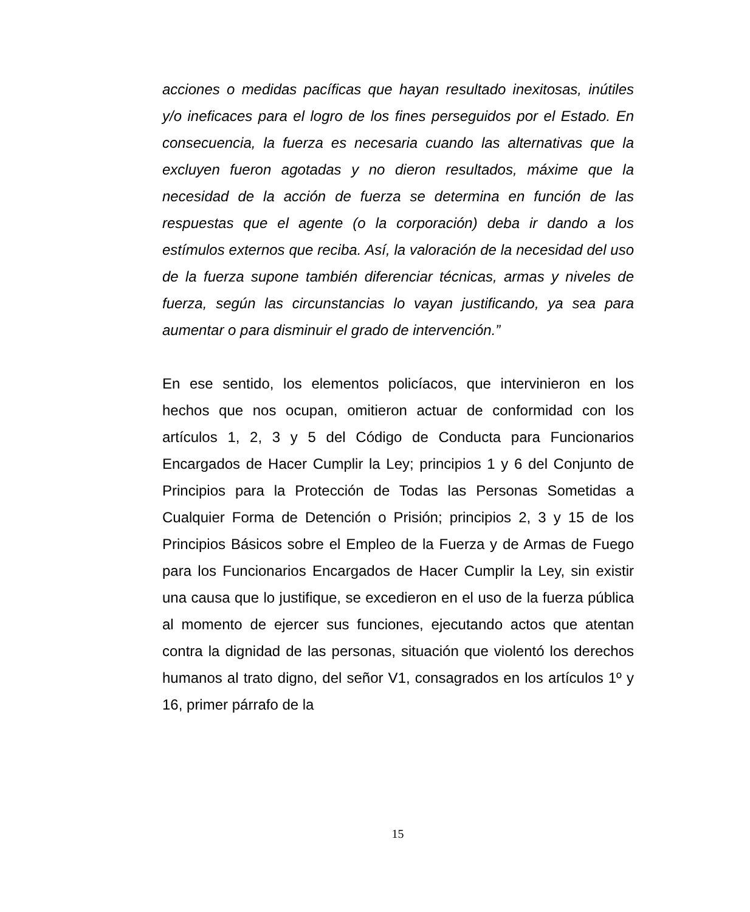acciones o medidas pacíficas que hayan resultado inexitosas, inútiles y/o ineficaces para el logro de los fines perseguidos por el Estado. En consecuencia, la fuerza es necesaria cuando las alternativas que la excluyen fueron agotadas y no dieron resultados, máxime que la necesidad de la acción de fuerza se determina en función de las respuestas que el agente (o la corporación) deba ir dando a los estímulos externos que reciba. Así, la valoración de la necesidad del uso de la fuerza supone también diferenciar técnicas, armas y niveles de fuerza, según las circunstancias lo vayan justificando, ya sea para aumentar o para disminuir el grado de intervención.”
En ese sentido, los elementos policíacos, que intervinieron en los hechos que nos ocupan, omitieron actuar de conformidad con los artículos 1, 2, 3 y 5 del Código de Conducta para Funcionarios Encargados de Hacer Cumplir la Ley; principios 1 y 6 del Conjunto de Principios para la Protección de Todas las Personas Sometidas a Cualquier Forma de Detención o Prisión; principios 2, 3 y 15 de los Principios Básicos sobre el Empleo de la Fuerza y de Armas de Fuego para los Funcionarios Encargados de Hacer Cumplir la Ley, sin existir una causa que lo justifique, se excedieron en el uso de la fuerza pública al momento de ejercer sus funciones, ejecutando actos que atentan contra la dignidad de las personas, situación que violentó los derechos humanos al trato digno, del señor V1, consagrados en los artículos 1º y 16, primer párrafo de la
15